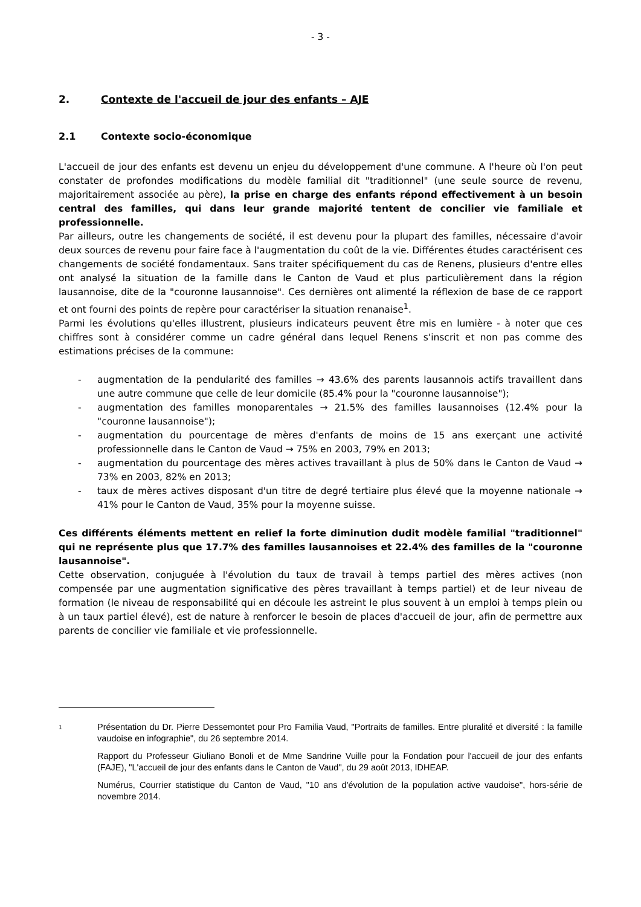- 3 -
2. Contexte de l'accueil de jour des enfants – AJE
2.1 Contexte socio-économique
L'accueil de jour des enfants est devenu un enjeu du développement d'une commune. A l'heure où l'on peut constater de profondes modifications du modèle familial dit "traditionnel" (une seule source de revenu, majoritairement associée au père), la prise en charge des enfants répond effectivement à un besoin central des familles, qui dans leur grande majorité tentent de concilier vie familiale et professionnelle.
Par ailleurs, outre les changements de société, il est devenu pour la plupart des familles, nécessaire d'avoir deux sources de revenu pour faire face à l'augmentation du coût de la vie. Différentes études caractérisent ces changements de société fondamentaux. Sans traiter spécifiquement du cas de Renens, plusieurs d'entre elles ont analysé la situation de la famille dans le Canton de Vaud et plus particulièrement dans la région lausannoise, dite de la "couronne lausannoise". Ces dernières ont alimenté la réflexion de base de ce rapport et ont fourni des points de repère pour caractériser la situation renanaise<sup>1</sup>.
Parmi les évolutions qu'elles illustrent, plusieurs indicateurs peuvent être mis en lumière - à noter que ces chiffres sont à considérer comme un cadre général dans lequel Renens s'inscrit et non pas comme des estimations précises de la commune:
- augmentation de la pendularité des familles → 43.6% des parents lausannois actifs travaillent dans une autre commune que celle de leur domicile (85.4% pour la "couronne lausannoise");
- augmentation des familles monoparentales → 21.5% des familles lausannoises (12.4% pour la "couronne lausannoise");
- augmentation du pourcentage de mères d'enfants de moins de 15 ans exerçant une activité professionnelle dans le Canton de Vaud → 75% en 2003, 79% en 2013;
- augmentation du pourcentage des mères actives travaillant à plus de 50% dans le Canton de Vaud → 73% en 2003, 82% en 2013;
- taux de mères actives disposant d'un titre de degré tertiaire plus élevé que la moyenne nationale → 41% pour le Canton de Vaud, 35% pour la moyenne suisse.
Ces différents éléments mettent en relief la forte diminution dudit modèle familial "traditionnel" qui ne représente plus que 17.7% des familles lausannoises et 22.4% des familles de la "couronne lausannoise".
Cette observation, conjuguée à l'évolution du taux de travail à temps partiel des mères actives (non compensée par une augmentation significative des pères travaillant à temps partiel) et de leur niveau de formation (le niveau de responsabilité qui en découle les astreint le plus souvent à un emploi à temps plein ou à un taux partiel élevé), est de nature à renforcer le besoin de places d'accueil de jour, afin de permettre aux parents de concilier vie familiale et vie professionnelle.
1
Présentation du Dr. Pierre Dessemontet pour Pro Familia Vaud, "Portraits de familles. Entre pluralité et diversité : la famille vaudoise en infographie", du 26 septembre 2014.
Rapport du Professeur Giuliano Bonoli et de Mme Sandrine Vuille pour la Fondation pour l'accueil de jour des enfants (FAJE), "L'accueil de jour des enfants dans le Canton de Vaud", du 29 août 2013, IDHEAP.
Numérus, Courrier statistique du Canton de Vaud, "10 ans d'évolution de la population active vaudoise", hors-série de novembre 2014.